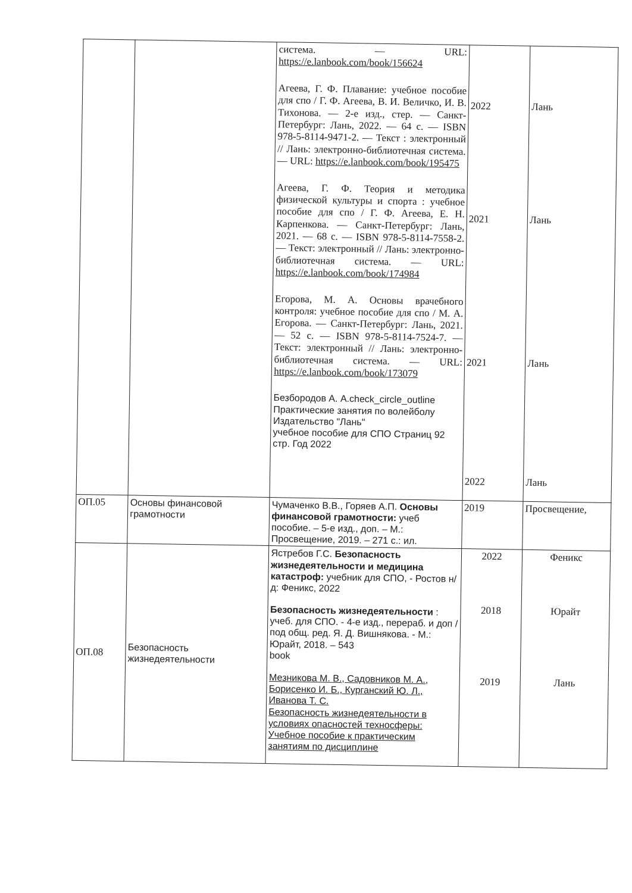| | | система. — URL: https://e.lanbook.com/book/156624 Агеева, Г. Ф. Плавание: учебное пособие для спо / Г. Ф. Агеева, В. И. Величко, И. В. Тихонова. — 2-е изд., стер. — Санкт-Петербург: Лань, 2022. — 64 с. — ISBN 978-5-8114-9471-2. — Текст : электронный // Лань: электронно-библиотечная система. — URL: https://e.lanbook.com/book/195475 Агеева, Г. Ф. Теория и методика физической культуры и спорта : учебное пособие для спо / Г. Ф. Агеева, Е. Н. Карпенкова. — Санкт-Петербург: Лань, 2021. — 68 с. — ISBN 978-5-8114-7558-2. — Текст: электронный // Лань: электронно-библиотечная система. — URL: https://e.lanbook.com/book/174984 Егорова, М. А. Основы врачебного контроля: учебное пособие для спо / М. А. Егорова. — Санкт-Петербург: Лань, 2021. — 52 с. — ISBN 978-5-8114-7524-7. — Текст: электронный // Лань: электронно-библиотечная система. — URL: https://e.lanbook.com/book/173079 Безбородов А. A.check_circle_outline Практические занятия по волейболу Издательство "Лань" учебное пособие для СПО Страниц 92 стр. Год 2022 | 2022 2021 2021 2022 | Лань Лань Лань Лань |
| ОП.05 | Основы финансовой грамотности | Чумаченко В.В., Горяев А.П. Основы финансовой грамотности: учеб пособие. – 5-е изд., доп. – М.: Просвещение, 2019. – 271 с.: ил. | 2019 | Просвещение, |
| ОП.08 | Безопасность жизнедеятельности | Ястребов Г.С. Безопасность жизнедеятельности и медицина катастроф: учебник для СПО, - Ростов н/д: Феникс, 2022 Безопасность жизнедеятельности : учеб. для СПО. - 4-е изд., перераб. и доп / под общ. ред. Я. Д. Вишнякова. - М.: Юрайт, 2018. – 543 book Мезникова М. В., Садовников М. А., Борисенко И. Б., Курганский Ю. Л., Иванова Т. С. Безопасность жизнедеятельности в условиях опасностей техносферы: Учебное пособие к практическим занятиям по дисциплине | 2022 2018 2019 | Феникс Юрайт Лань |